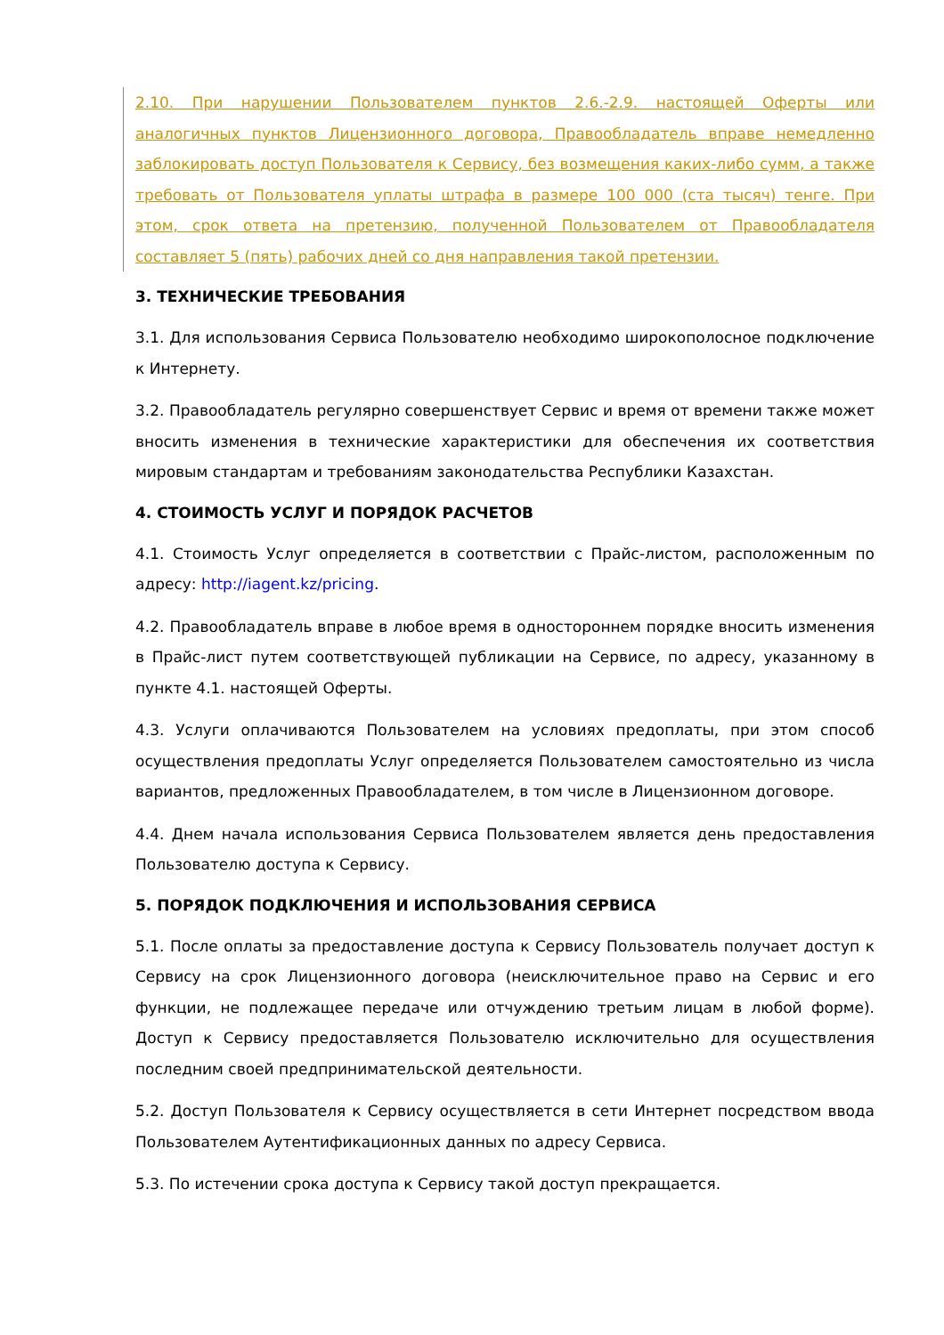2.10. При нарушении Пользователем пунктов 2.6.-2.9. настоящей Оферты или аналогичных пунктов Лицензионного договора, Правообладатель вправе немедленно заблокировать доступ Пользователя к Сервису, без возмещения каких-либо сумм, а также требовать от Пользователя уплаты штрафа в размере 100 000 (ста тысяч) тенге. При этом, срок ответа на претензию, полученной Пользователем от Правообладателя составляет 5 (пять) рабочих дней со дня направления такой претензии.
3. ТЕХНИЧЕСКИЕ ТРЕБОВАНИЯ
3.1. Для использования Сервиса Пользователю необходимо широкополосное подключение к Интернету.
3.2. Правообладатель регулярно совершенствует Сервис и время от времени также может вносить изменения в технические характеристики для обеспечения их соответствия мировым стандартам и требованиям законодательства Республики Казахстан.
4. СТОИМОСТЬ УСЛУГ И ПОРЯДОК РАСЧЕТОВ
4.1. Стоимость Услуг определяется в соответствии с Прайс-листом, расположенным по адресу: http://iagent.kz/pricing.
4.2. Правообладатель вправе в любое время в одностороннем порядке вносить изменения в Прайс-лист путем соответствующей публикации на Сервисе, по адресу, указанному в пункте 4.1. настоящей Оферты.
4.3. Услуги оплачиваются Пользователем на условиях предоплаты, при этом способ осуществления предоплаты Услуг определяется Пользователем самостоятельно из числа вариантов, предложенных Правообладателем, в том числе в Лицензионном договоре.
4.4. Днем начала использования Сервиса Пользователем является день предоставления Пользователю доступа к Сервису.
5. ПОРЯДОК ПОДКЛЮЧЕНИЯ И ИСПОЛЬЗОВАНИЯ СЕРВИСА
5.1. После оплаты за предоставление доступа к Сервису Пользователь получает доступ к Сервису на срок Лицензионного договора (неисключительное право на Сервис и его функции, не подлежащее передаче или отчуждению третьим лицам в любой форме). Доступ к Сервису предоставляется Пользователю исключительно для осуществления последним своей предпринимательской деятельности.
5.2. Доступ Пользователя к Сервису осуществляется в сети Интернет посредством ввода Пользователем Аутентификационных данных по адресу Сервиса.
5.3. По истечении срока доступа к Сервису такой доступ прекращается.